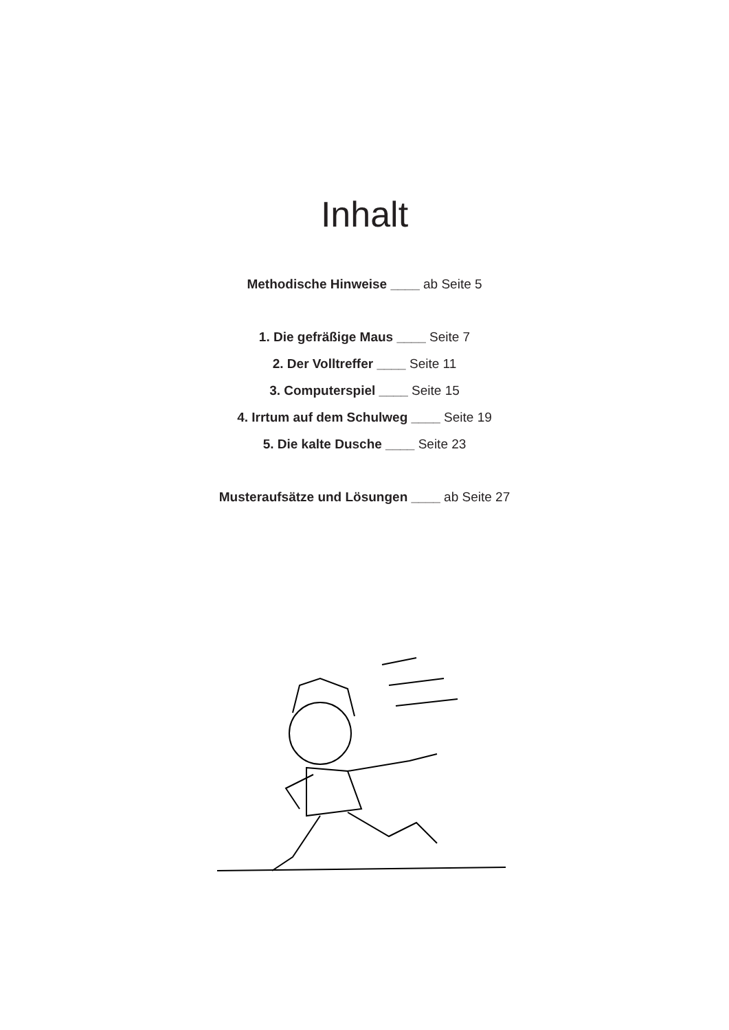Inhalt
Methodische Hinweise ____ ab Seite 5
1. Die gefräßige Maus ____ Seite 7
2. Der Volltreffer ____ Seite 11
3. Computerspiel ____ Seite 15
4. Irrtum auf dem Schulweg ____ Seite 19
5. Die kalte Dusche ____ Seite 23
Musteraufsätze und Lösungen ____ ab Seite 27